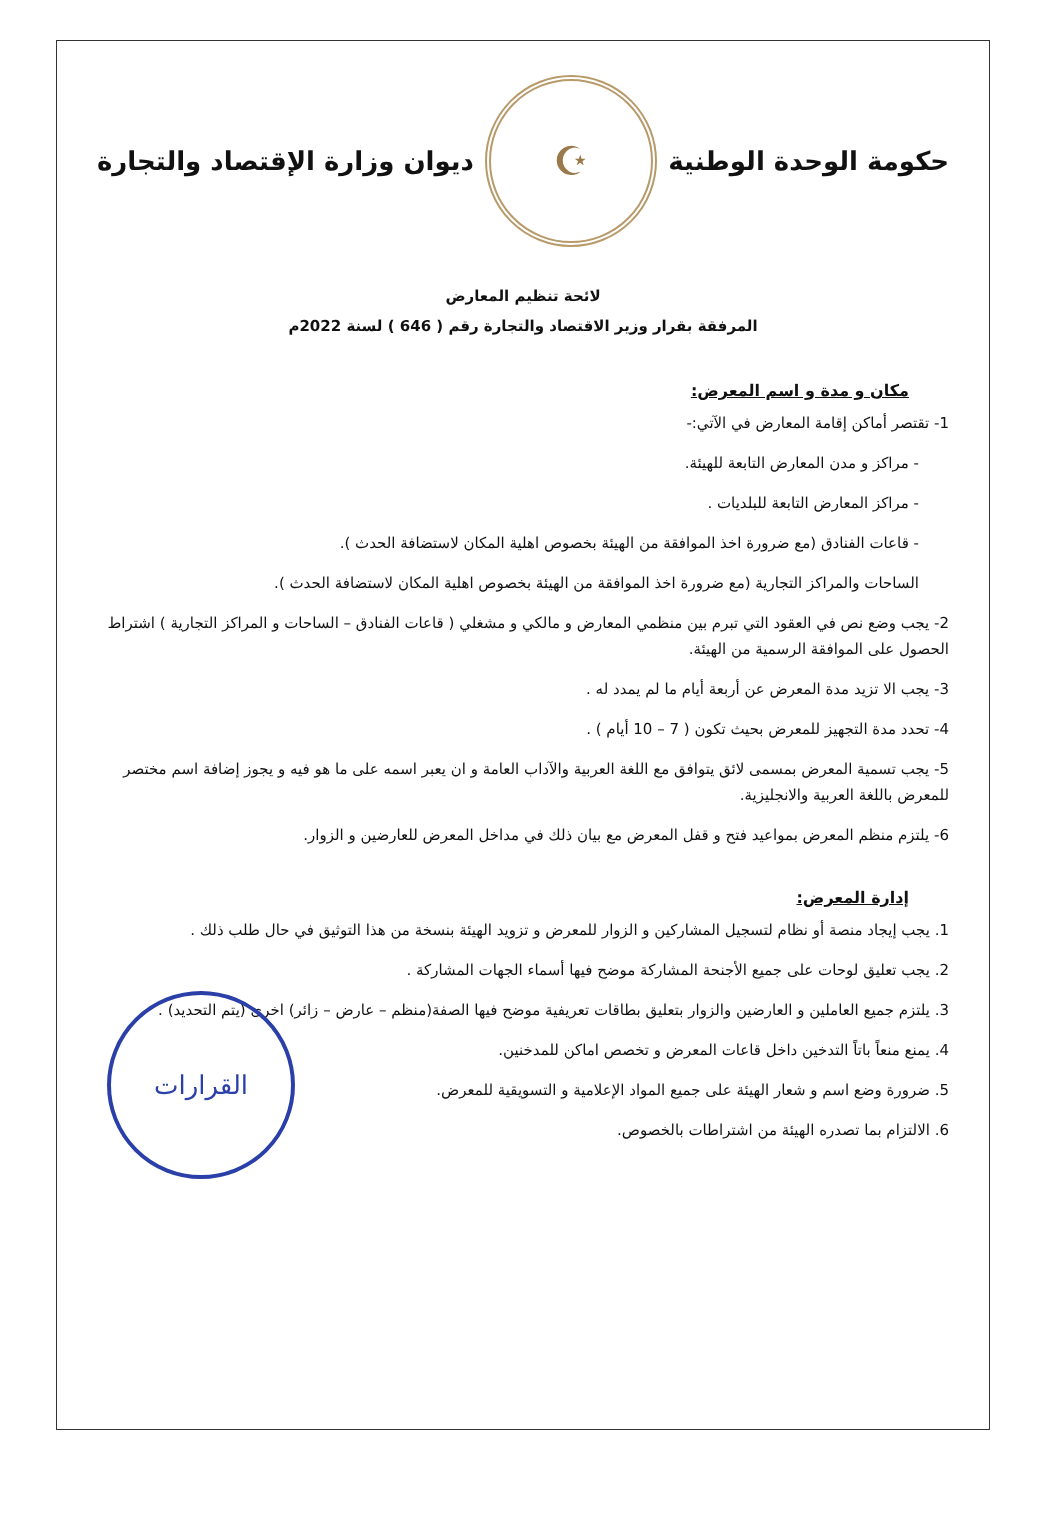حكومة الوحدة الوطنية
☪
ديوان وزارة الإقتصاد والتجارة
لائحة تنظيم المعارض
المرفقة بقرار وزير الاقتصاد والتجارة رقم ( 646 ) لسنة 2022م
مكان و مدة و اسم المعرض:
1- تقتصر أماكن إقامة المعارض في الآتي:-
- مراكز و مدن المعارض التابعة للهيئة.
- مراكز المعارض التابعة للبلديات .
- قاعات الفنادق (مع ضرورة اخذ الموافقة من الهيئة بخصوص اهلية المكان لاستضافة الحدث ).
الساحات والمراكز التجارية (مع ضرورة اخذ الموافقة من الهيئة بخصوص اهلية المكان لاستضافة الحدث ).
2- يجب وضع نص في العقود التي تبرم بين منظمي المعارض و مالكي و مشغلي ( قاعات الفنادق – الساحات و المراكز التجارية ) اشتراط الحصول على الموافقة الرسمية من الهيئة.
3- يجب الا تزيد مدة المعرض عن أربعة أيام ما لم يمدد له .
4- تحدد مدة التجهيز للمعرض بحيث تكون ( 7 – 10 أيام ) .
5- يجب تسمية المعرض بمسمى لائق يتوافق مع اللغة العربية والآداب العامة و ان يعبر اسمه على ما هو فيه و يجوز إضافة اسم مختصر للمعرض باللغة العربية والانجليزية.
6- يلتزم منظم المعرض بمواعيد فتح و قفل المعرض مع بيان ذلك في مداخل المعرض للعارضين و الزوار.
إدارة المعرض:
1. يجب إيجاد منصة أو نظام لتسجيل المشاركين و الزوار للمعرض و تزويد الهيئة بنسخة من هذا التوثيق في حال طلب ذلك .
2. يجب تعليق لوحات على جميع الأجنحة المشاركة موضح فيها أسماء الجهات المشاركة .
3. يلتزم جميع العاملين و العارضين والزوار بتعليق بطاقات تعريفية موضح فيها الصفة(منظم – عارض – زائر) اخرى (يتم التحديد) .
4. يمنع منعاً باتاً التدخين داخل قاعات المعرض و تخصص اماكن للمدخنين.
5. ضرورة وضع اسم و شعار الهيئة على جميع المواد الإعلامية و التسويقية للمعرض.
6. الالتزام بما تصدره الهيئة من اشتراطات بالخصوص.
القرارات